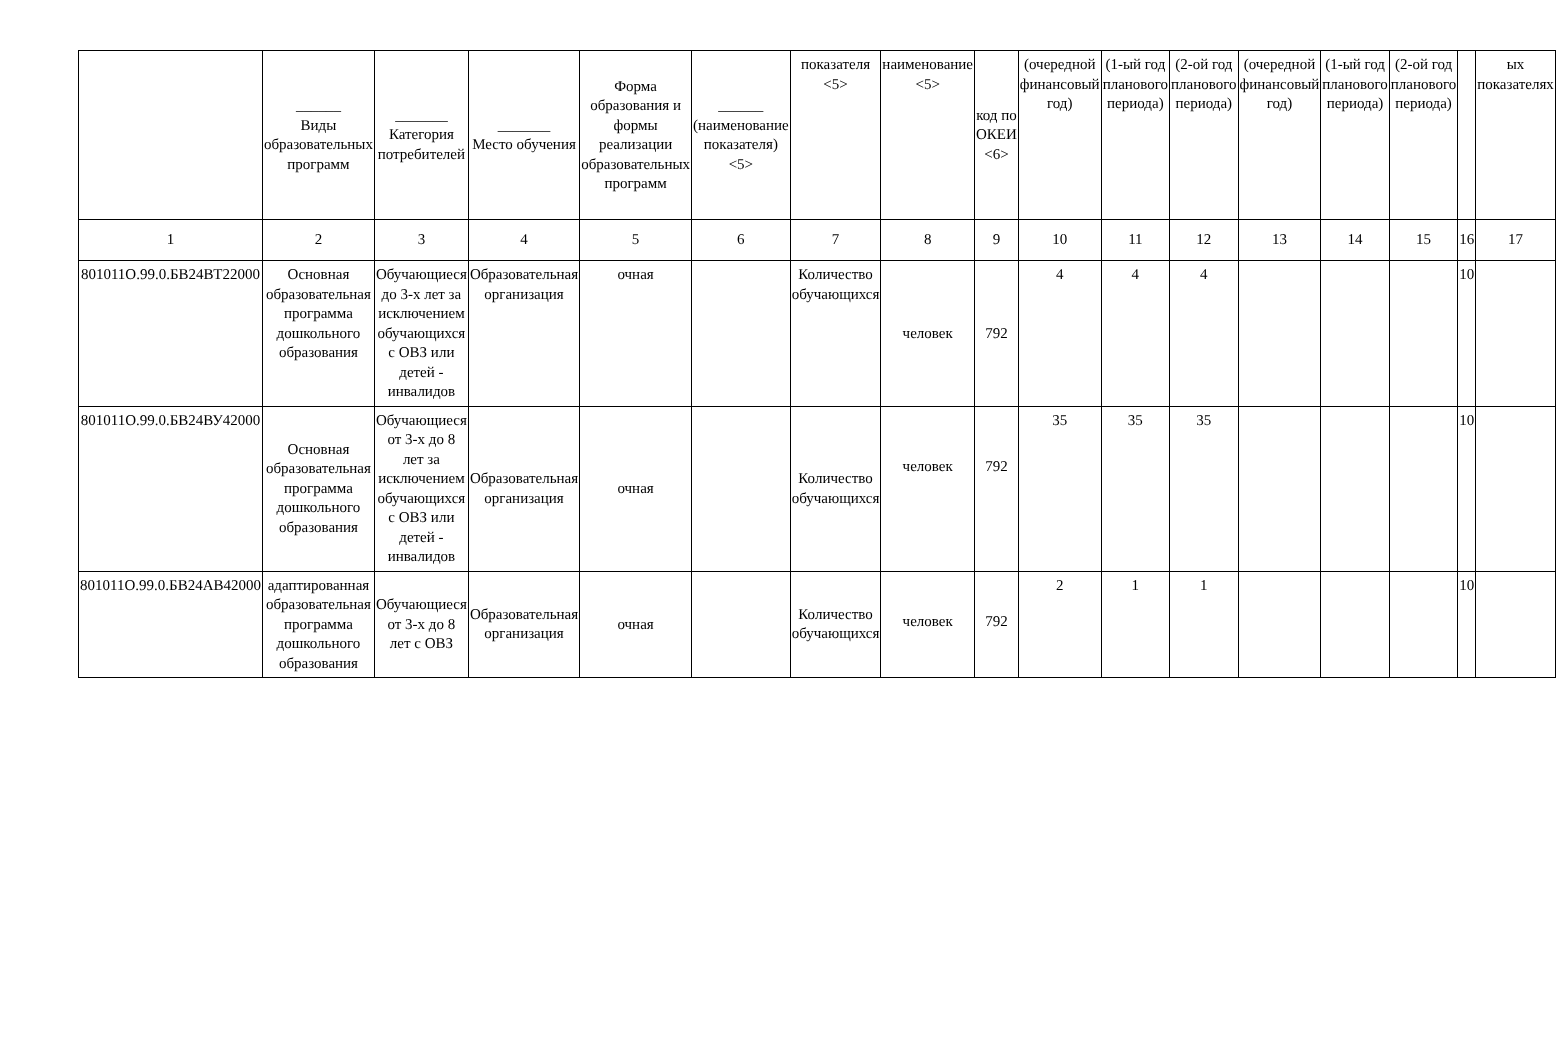| | ______ Виды образовательных программ | _______ Категория потребителей | _______ Место обучения | Форма образования и формы реализации образовательных программ | ______ (наименование показателя) <5> | показателя <5> | наименование <5> | код по ОКЕИ <6> | (очередной финансовый год) | (1-ый год планового периода) | (2-ой год планового периода) | (очередной финансовый год) | (1-ый год планового периода) | (2-ой год планового периода) | | ых показателях |
| --- | --- | --- | --- | --- | --- | --- | --- | --- | --- | --- | --- | --- | --- | --- | --- | --- |
| 1 | 2 | 3 | 4 | 5 | 6 | 7 | 8 | 9 | 10 | 11 | 12 | 13 | 14 | 15 | 16 | 17 |
| 801011О.99.0.БВ24ВТ22000 | Основная образовательная программа дошкольного образования | Обучающиеся до 3-х лет за исключением обучающихся с ОВЗ или детей - инвалидов | Образовательная организация | очная | | Количество обучающихся | человек | 792 | 4 | 4 | 4 | | | | 10 | |
| 801011О.99.0.БВ24ВУ42000 | Основная образовательная программа дошкольного образования | Обучающиеся от 3-х до 8 лет за исключением обучающихся с ОВЗ или детей - инвалидов | Образовательная организация | очная | | Количество обучающихся | человек | 792 | 35 | 35 | 35 | | | | 10 | |
| 801011О.99.0.БВ24АВ42000 | адаптированная образовательная программа дошкольного образования | Обучающиеся от 3-х до 8 лет с ОВЗ | Образовательная организация | очная | | Количество обучающихся | человек | 792 | 2 | 1 | 1 | | | | 10 | |